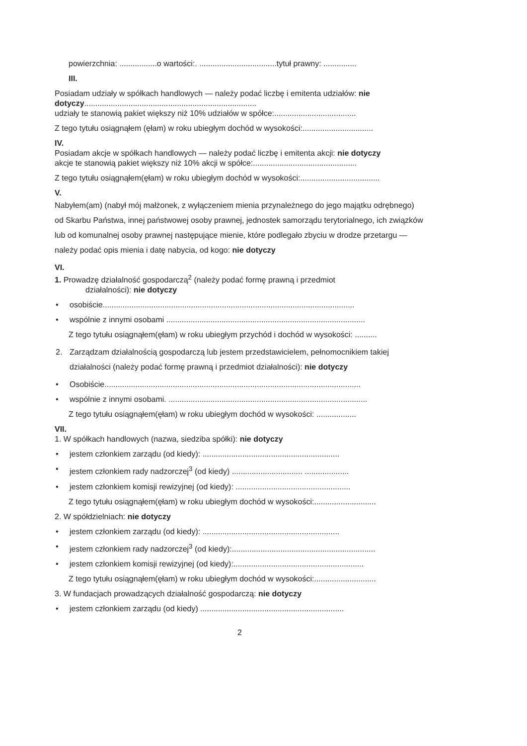powierzchnia: .................o wartości:. ...................................tytuł prawny: ...............
III.
Posiadam udziały w spółkach handlowych — należy podać liczbę i emitenta udziałów: nie dotyczy..............................................................................
udziały te stanowią pakiet większy niż 10% udziałów w spółce:.....................................
Z tego tytułu osiągnąłem (ęłam) w roku ubiegłym dochód w wysokości:................................
IV.
Posiadam akcje w spółkach handlowych — należy podać liczbę i emitenta akcji: nie dotyczy
akcje te stanowią pakiet większy niż 10% akcji w spółce:...............................................
Z tego tytułu osiągnąłem(ęłam) w roku ubiegłym dochód w wysokości:....................................
V.
Nabyłem(am) (nabył mój małżonek, z wyłączeniem mienia przynależnego do jego majątku odrębnego) od Skarbu Państwa, innej państwowej osoby prawnej, jednostek samorządu terytorialnego, ich związków lub od komunalnej osoby prawnej następujące mienie, które podlegało zbyciu w drodze przetargu — należy podać opis mienia i datę nabycia, od kogo: nie dotyczy
VI.
1. Prowadzę działalność gospodarczą<sup>2</sup> (należy podać formę prawną i przedmiot
działalności): nie dotyczy
• osobiście..................................................................................................................
• wspólnie z innymi osobami ..........................................................................................
Z tego tytułu osiągnąłem(ęłam) w roku ubiegłym przychód i dochód w wysokości: ..........
2. Zarządzam działalnością gospodarczą lub jestem przedstawicielem, pełnomocnikiem takiej działalności (należy podać formę prawną i przedmiot działalności): nie dotyczy
• Osobiście....................................................................................................................
• wspólnie z innymi osobami. ..........................................................................................
Z tego tytułu osiągnąłem(ęłam) w roku ubiegłym dochód w wysokości: ..................
VII.
1. W spółkach handlowych (nazwa, siedziba spółki): nie dotyczy
• jestem członkiem zarządu (od kiedy): ..............................................................
• jestem członkiem rady nadzorczej<sup>3</sup> (od kiedy) ................................ ....................
• jestem członkiem komisji rewizyjnej (od kiedy): ....................................................
Z tego tytułu osiągnąłem(ęłam) w roku ubiegłym dochód w wysokości:............................
2. W spółdzielniach: nie dotyczy
• jestem członkiem zarządu (od kiedy): ..............................................................
• jestem członkiem rady nadzorczej<sup>3</sup> (od kiedy):.................................................................
• jestem członkiem komisji rewizyjnej (od kiedy):...........................................................
Z tego tytułu osiągnąłem(ęłam) w roku ubiegłym dochód w wysokości:............................
3. W fundacjach prowadzących działalność gospodarczą: nie dotyczy
• jestem członkiem zarządu (od kiedy) .................................................................
2